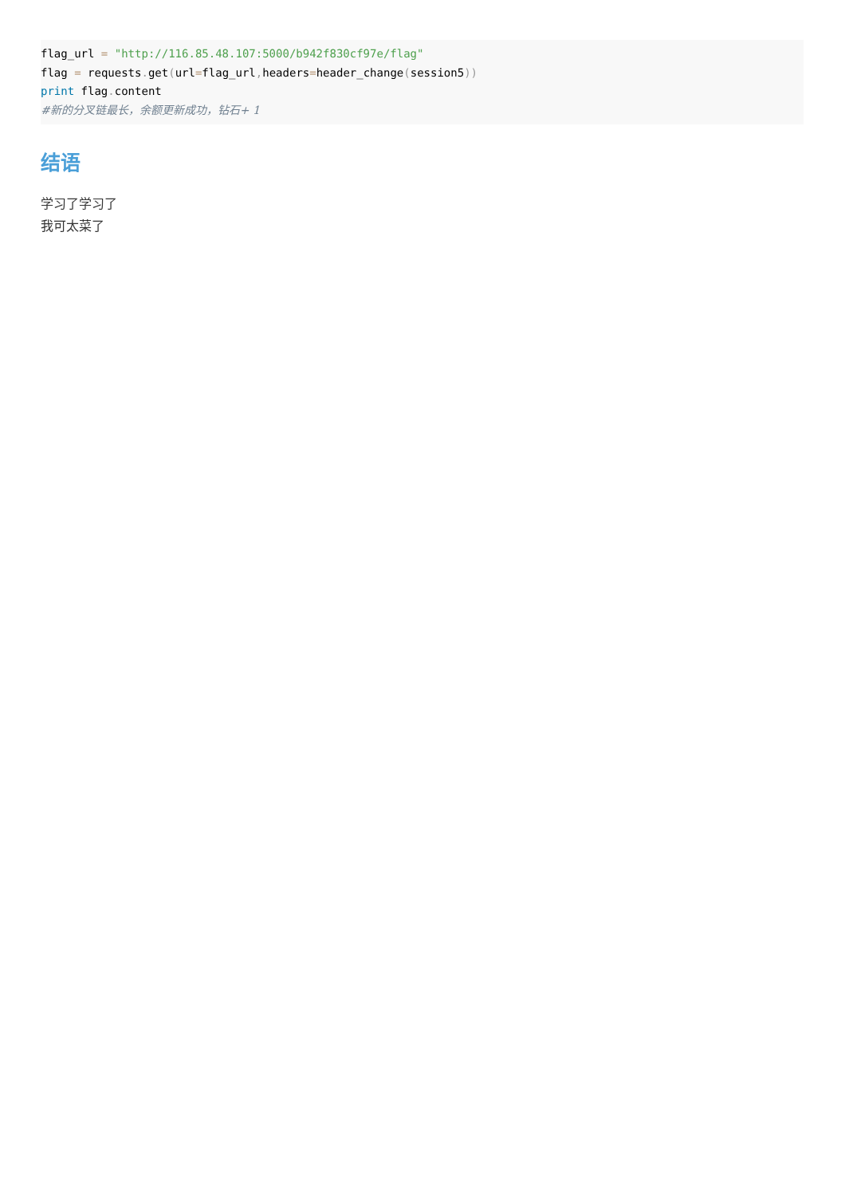flag_url = "http://116.85.48.107:5000/b942f830cf97e/flag"
flag = requests. get(url=flag_url, headers=header_change(session5))
print flag. content
#新的分叉链最长，余额更新成功，钻石+ 1
结语
学习了学习了
我可太菜了